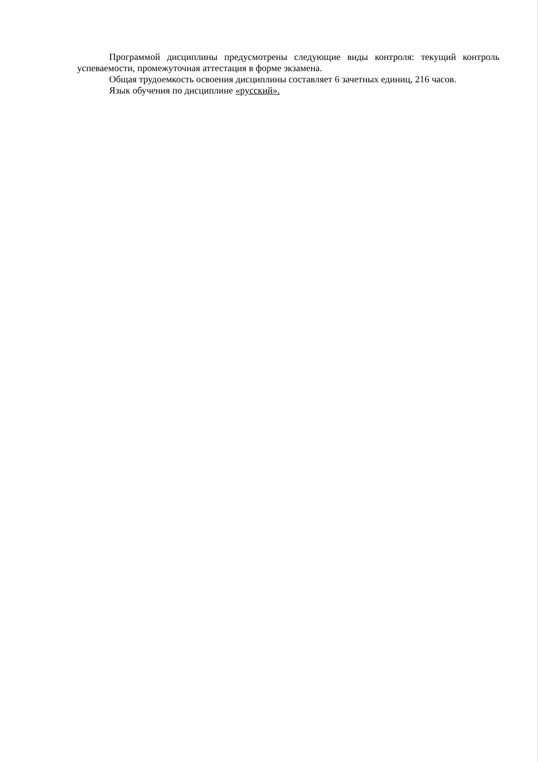Программой дисциплины предусмотрены следующие виды контроля: текущий контроль успеваемости, промежуточная аттестация в форме экзамена.
Общая трудоемкость освоения дисциплины составляет 6 зачетных единиц, 216 часов.
Язык обучения по дисциплине «русский».